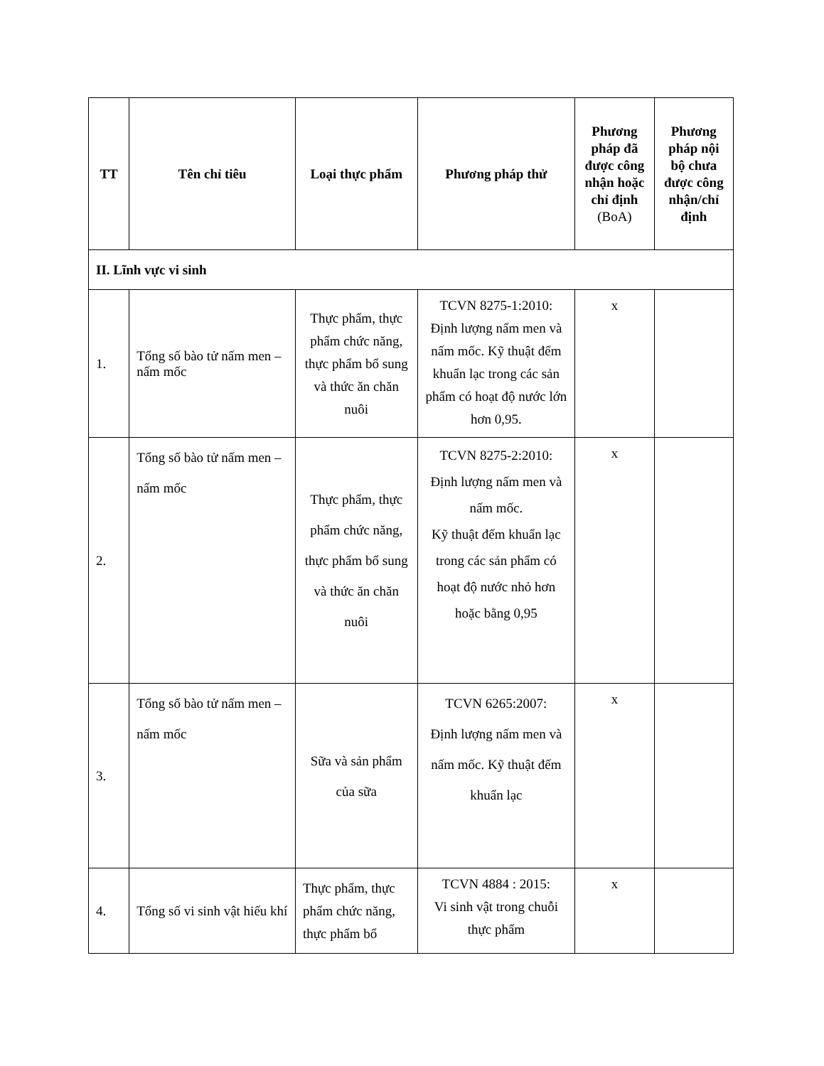| TT | Tên chỉ tiêu | Loại thực phẩm | Phương pháp thử | Phương pháp đã được công nhận hoặc chỉ định (BoA) | Phương pháp nội bộ chưa được công nhận/chỉ định |
| --- | --- | --- | --- | --- | --- |
| II. Lĩnh vực vi sinh | | | | | |
| 1. | Tổng số bào tử nấm men – nấm mốc | Thực phẩm, thực phẩm chức năng, thực phẩm bổ sung và thức ăn chăn nuôi | TCVN 8275-1:2010: Định lượng nấm men và nấm mốc. Kỹ thuật đếm khuẩn lạc trong các sản phẩm có hoạt độ nước lớn hơn 0,95. | x | |
| 2. | Tổng số bào tử nấm men – nấm mốc | Thực phẩm, thực phẩm chức năng, thực phẩm bổ sung và thức ăn chăn nuôi | TCVN 8275-2:2010: Định lượng nấm men và nấm mốc. Kỹ thuật đếm khuẩn lạc trong các sản phẩm có hoạt độ nước nhỏ hơn hoặc bằng 0,95 | x | |
| 3. | Tổng số bào tử nấm men – nấm mốc | Sữa và sản phẩm của sữa | TCVN 6265:2007: Định lượng nấm men và nấm mốc. Kỹ thuật đếm khuẩn lạc | x | |
| 4. | Tổng số vi sinh vật hiếu khí | Thực phẩm, thực phẩm chức năng, thực phẩm bổ | TCVN 4884 : 2015: Vi sinh vật trong chuỗi thực phẩm | x | |